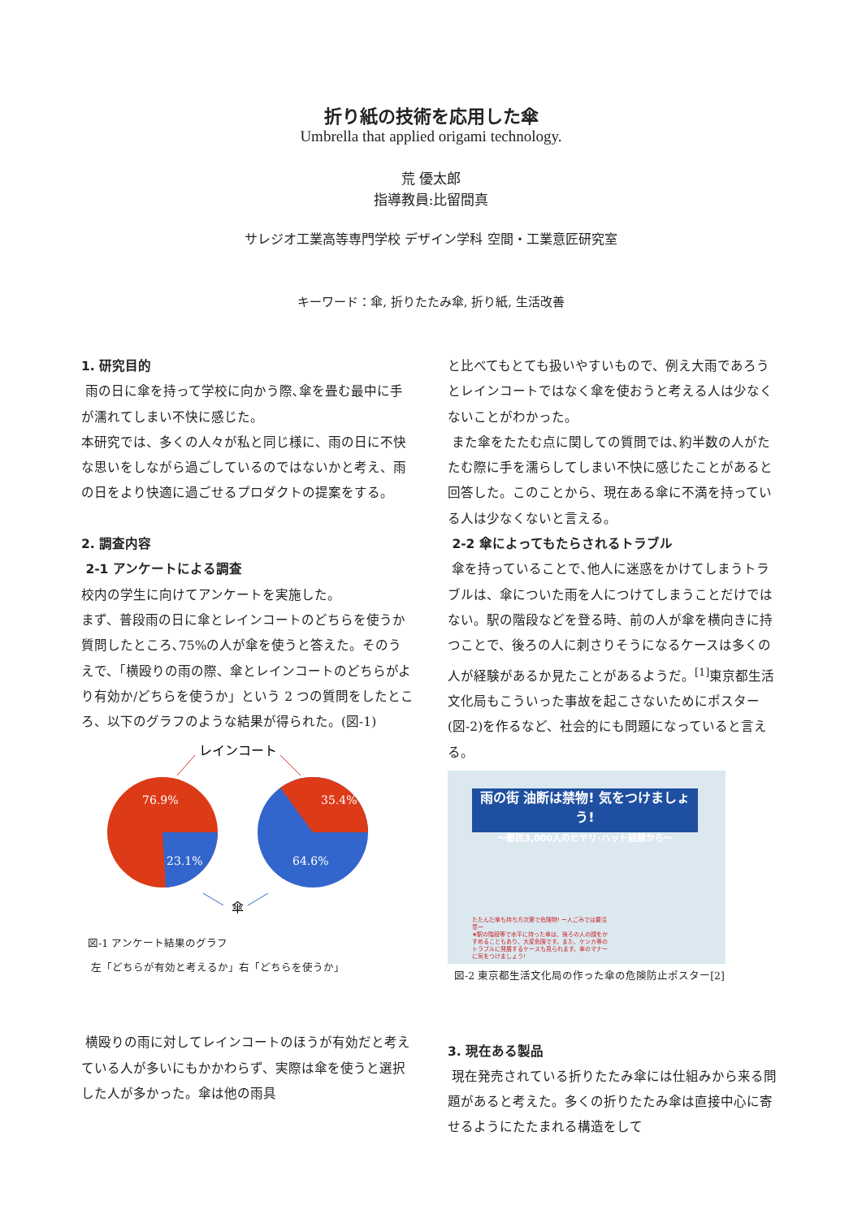折り紙の技術を応用した傘
Umbrella that applied origami technology.
荒 優太郎
指導教員:比留間真
サレジオ工業高等専門学校 デザイン学科 空間・工業意匠研究室
キーワード：傘, 折りたたみ傘, 折り紙, 生活改善
1. 研究目的
雨の日に傘を持って学校に向かう際､傘を畳む最中に手が濡れてしまい不快に感じた。
本研究では、多くの人々が私と同じ様に、雨の日に不快な思いをしながら過ごしているのではないかと考え、雨の日をより快適に過ごせるプロダクトの提案をする。
2. 調査内容
2-1 アンケートによる調査
校内の学生に向けてアンケートを実施した。
まず、普段雨の日に傘とレインコートのどちらを使うか質問したところ､75%の人が傘を使うと答えた。そのうえで、「横殴りの雨の際、傘とレインコートのどちらがより有効か/どちらを使うか」という 2 つの質問をしたところ、以下のグラフのような結果が得られた。(図-1)
レインコート
76.9%
23.1%
35.4%
64.6%
傘
図-1 アンケート結果のグラフ
左「どちらが有効と考えるか」右「どちらを使うか」
横殴りの雨に対してレインコートのほうが有効だと考えている人が多いにもかかわらず、実際は傘を使うと選択した人が多かった。傘は他の雨具
と比べてもとても扱いやすいもので、例え大雨であろうとレインコートではなく傘を使おうと考える人は少なくないことがわかった。
また傘をたたむ点に関しての質問では､約半数の人がたたむ際に手を濡らしてしまい不快に感じたことがあると回答した。このことから、現在ある傘に不満を持っている人は少なくないと言える。
2-2 傘によってもたらされるトラブル
傘を持っていることで､他人に迷惑をかけてしまうトラブルは、傘についた雨を人につけてしまうことだけではない。駅の階段などを登る時、前の人が傘を横向きに持つことで、後ろの人に刺さりそうになるケースは多くの人が経験があるか見たことがあるようだ。<sup>[1]</sup>東京都生活文化局もこういった事故を起こさないためにポスター(図-2)を作るなど、社会的にも問題になっていると言える。
雨の街 油断は禁物! 気をつけましょう!
〜都民3,000人のヒヤリ･ハット経験から〜
たたんだ傘も持ち方次第で危険物! ー人ごみでは要注意ー
★駅の階段等で水平に持った傘は、後ろの人の顔をかすめることもあり、大変危険です。また、ケンカ等のトラブルに発展するケースも見られます。傘のマナーに気をつけましょう!
図-2 東京都生活文化局の作った傘の危険防止ポスター[2]
3. 現在ある製品
現在発売されている折りたたみ傘には仕組みから来る問題があると考えた。多くの折りたたみ傘は直接中心に寄せるようにたたまれる構造をして